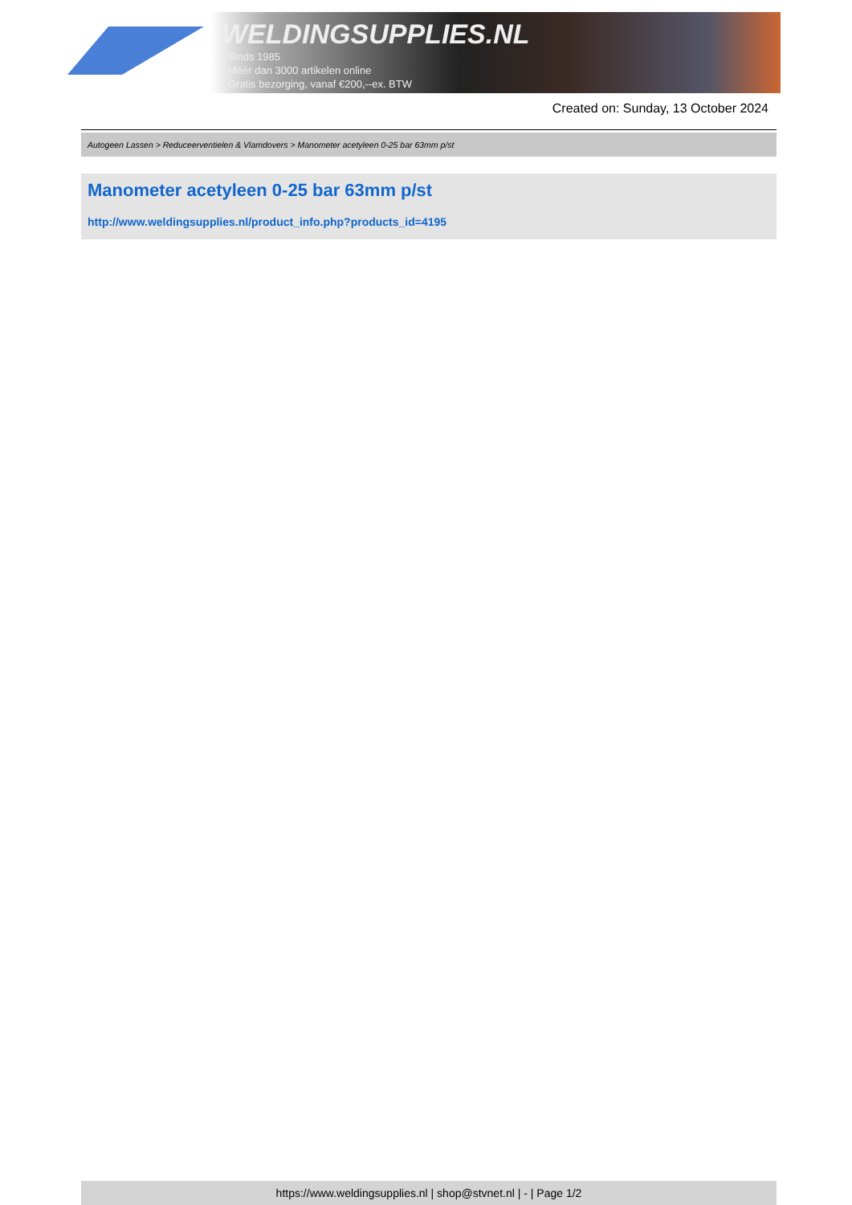WELDINGSUPPLIES.NL
- Sinds 1985
- Méér dan 3000 artikelen online
- Gratis bezorging, vanaf €200,--ex. BTW
Created on: Sunday, 13 October 2024
Autogeen Lassen > Reduceerventielen & Vlamdovers > Manometer acetyleen 0-25 bar 63mm p/st
Manometer acetyleen 0-25 bar 63mm p/st
http://www.weldingsupplies.nl/product_info.php?products_id=4195
https://www.weldingsupplies.nl | shop@stvnet.nl | - | Page 1/2